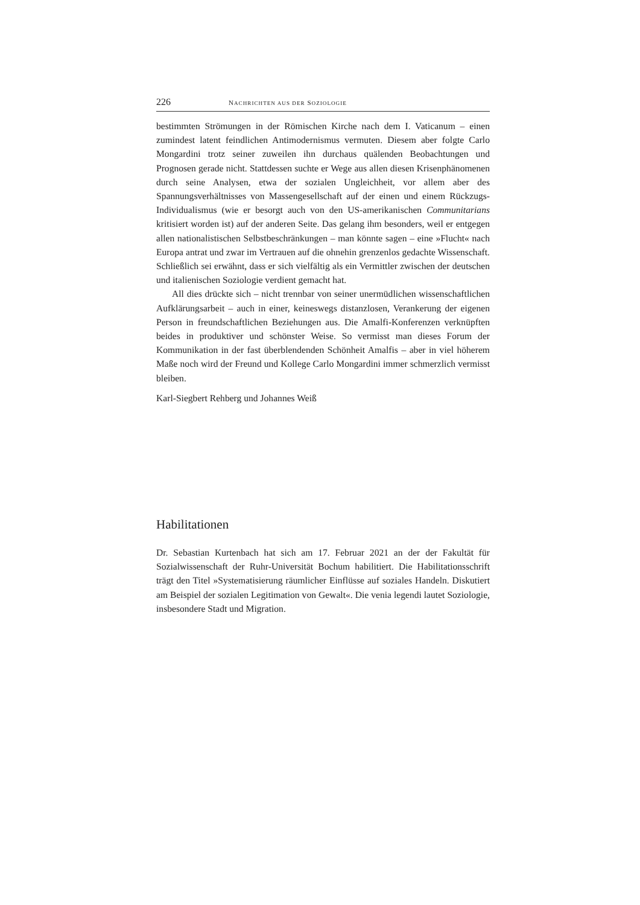226 NACHRICHTEN AUS DER SOZIOLOGIE
bestimmten Strömungen in der Römischen Kirche nach dem I. Vaticanum – einen zumindest latent feindlichen Antimodernismus vermuten. Diesem aber folgte Carlo Mongardini trotz seiner zuweilen ihn durchaus quälenden Beobachtungen und Prognosen gerade nicht. Stattdessen suchte er Wege aus allen diesen Krisenphänomenen durch seine Analysen, etwa der sozialen Ungleichheit, vor allem aber des Spannungsverhältnisses von Massengesellschaft auf der einen und einem Rückzugs-Individualismus (wie er besorgt auch von den US-amerikanischen Communitarians kritisiert worden ist) auf der anderen Seite. Das gelang ihm besonders, weil er entgegen allen nationalistischen Selbstbeschränkungen – man könnte sagen – eine »Flucht« nach Europa antrat und zwar im Vertrauen auf die ohnehin grenzenlos gedachte Wissenschaft. Schließlich sei erwähnt, dass er sich vielfältig als ein Vermittler zwischen der deutschen und italienischen Soziologie verdient gemacht hat.
All dies drückte sich – nicht trennbar von seiner unermüdlichen wissenschaftlichen Aufklärungsarbeit – auch in einer, keineswegs distanzlosen, Verankerung der eigenen Person in freundschaftlichen Beziehungen aus. Die Amalfi-Konferenzen verknüpften beides in produktiver und schönster Weise. So vermisst man dieses Forum der Kommunikation in der fast überblendenden Schönheit Amalfis – aber in viel höherem Maße noch wird der Freund und Kollege Carlo Mongardini immer schmerzlich vermisst bleiben.
Karl-Siegbert Rehberg und Johannes Weiß
Habilitationen
Dr. Sebastian Kurtenbach hat sich am 17. Februar 2021 an der der Fakultät für Sozialwissenschaft der Ruhr-Universität Bochum habilitiert. Die Habilitationsschrift trägt den Titel »Systematisierung räumlicher Einflüsse auf soziales Handeln. Diskutiert am Beispiel der sozialen Legitimation von Gewalt«. Die venia legendi lautet Soziologie, insbesondere Stadt und Migration.